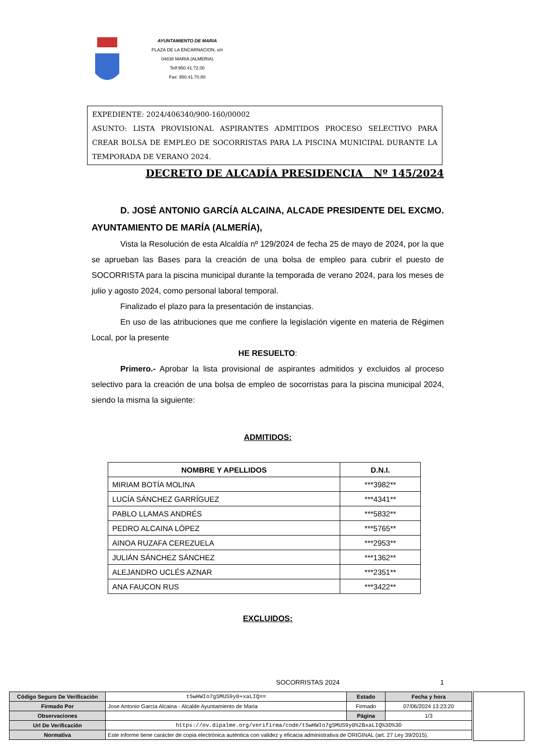AYUNTAMIENTO DE MARIA
PLAZA DE LA ENCARNACION, s/n
04838 MARIA (ALMERIA)
Telf:950.41.72.00
Fax: 950.41.70.80
EXPEDIENTE: 2024/406340/900-160/00002
ASUNTO: LISTA PROVISIONAL ASPIRANTES ADMITIDOS PROCESO SELECTIVO PARA CREAR BOLSA DE EMPLEO DE SOCORRISTAS PARA LA PISCINA MUNICIPAL DURANTE LA TEMPORADA DE VERANO 2024.
DECRETO DE ALCADÍA PRESIDENCIA Nº 145/2024
D. JOSÉ ANTONIO GARCÍA ALCAINA, ALCADE PRESIDENTE DEL EXCMO. AYUNTAMIENTO DE MARÍA (ALMERÍA),
Vista la Resolución de esta Alcaldía nº 129/2024 de fecha 25 de mayo de 2024, por la que se aprueban las Bases para la creación de una bolsa de empleo para cubrir el puesto de SOCORRISTA para la piscina municipal durante la temporada de verano 2024, para los meses de julio y agosto 2024, como personal laboral temporal.
Finalizado el plazo para la presentación de instancias.
En uso de las atribuciones que me confiere la legislación vigente en materia de Régimen Local, por la presente
HE RESUELTO:
Primero.- Aprobar la lista provisional de aspirantes admitidos y excluidos al proceso selectivo para la creación de una bolsa de empleo de socorristas para la piscina municipal 2024, siendo la misma la siguiente:
ADMITIDOS:
| NOMBRE Y APELLIDOS | D.N.I. |
| --- | --- |
| MIRIAM BOTÍA MOLINA | ***3982** |
| LUCÍA SÁNCHEZ GARRÍGUEZ | ***4341** |
| PABLO LLAMAS ANDRÉS | ***5832** |
| PEDRO ALCAINA LÓPEZ | ***5765** |
| AINOA RUZAFA CEREZUELA | ***2953** |
| JULIÁN SÁNCHEZ SÁNCHEZ | ***1362** |
| ALEJANDRO UCLÉS AZNAR | ***2351** |
| ANA FAUCON RUS | ***3422** |
EXCLUIDOS:
SOCORRISTAS 2024 1
| Código Seguro De Verificación | t5wHWIo7gSMUS9y0+xaLIQ== | Estado | Fecha y hora |
| Firmado Por | Jose Antonio Garcia Alcaina - Alcalde Ayuntamiento de Maria | Firmado | 07/06/2024 13:23:20 |
| Observaciones | | Página | 1/3 |
| Url De Verificación | https://ov.dipalme.org/verifirma/code/t5wHWIo7gSMUS9y0%2BxaLIQ%3D%3D | | |
| Normativa | Este informe tiene carácter de copia electrónica auténtica con validez y eficacia administrativa de ORIGINAL (art. 27 Ley 39/2015). | | |